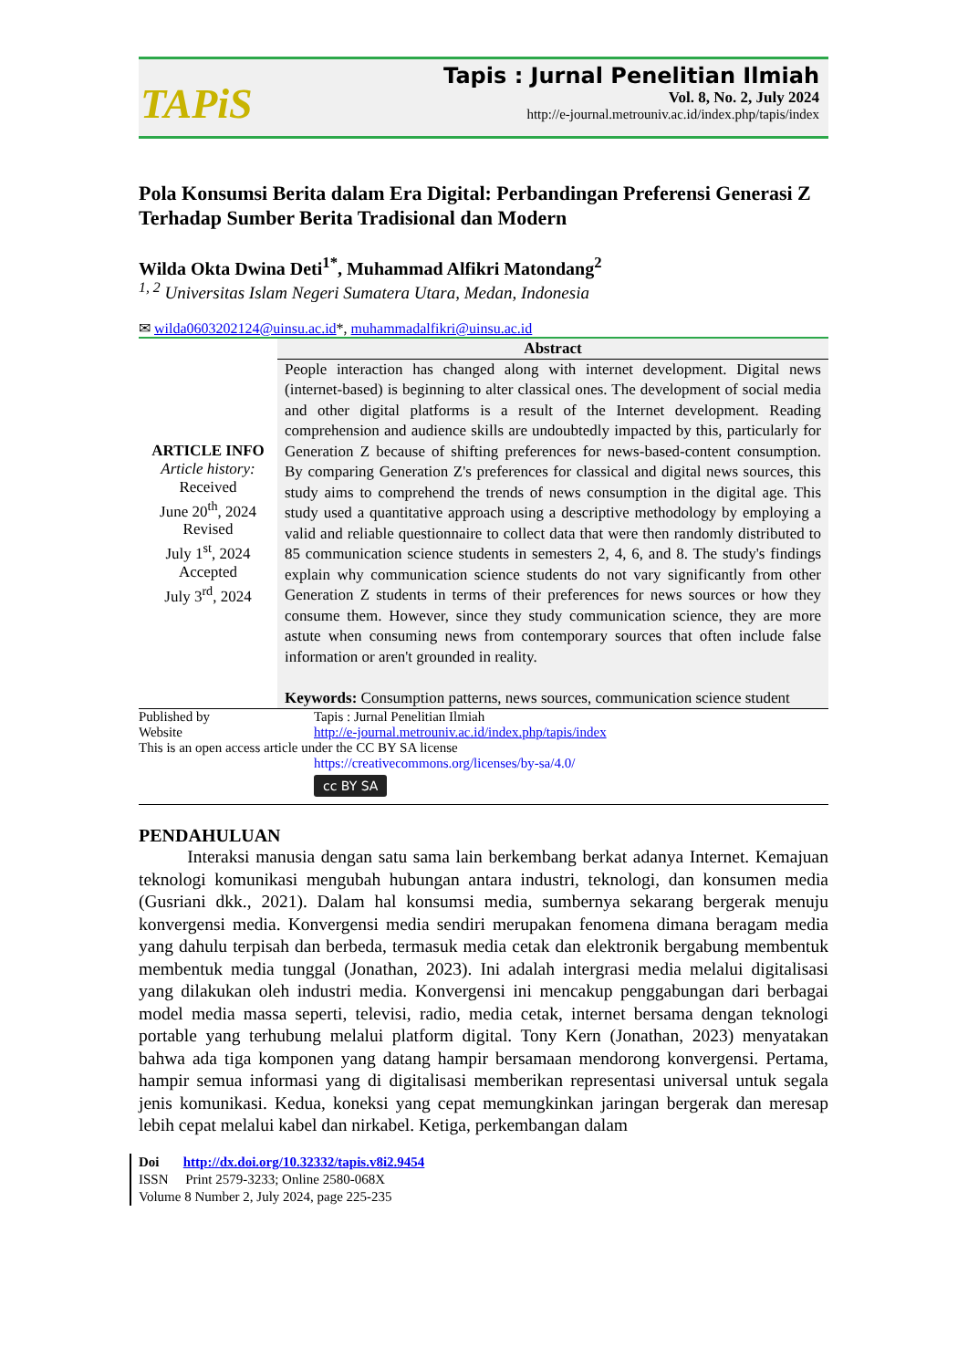TAPiS
Tapis : Jurnal Penelitian Ilmiah
Vol. 8, No. 2, July 2024
http://e-journal.metrouniv.ac.id/index.php/tapis/index
Pola Konsumsi Berita dalam Era Digital: Perbandingan Preferensi Generasi Z Terhadap Sumber Berita Tradisional dan Modern
Wilda Okta Dwina Deti<sup>1*</sup>, Muhammad Alfikri Matondang<sup>2</sup>
<sup>1, 2</sup> Universitas Islam Negeri Sumatera Utara, Medan, Indonesia
✉ wilda0603202124@uinsu.ac.id*, muhammadalfikri@uinsu.ac.id
| ARTICLE INFO Article history: Received June 20<sup>th</sup>, 2024 Revised July 1<sup>st</sup>, 2024 Accepted July 3<sup>rd</sup>, 2024 | Abstract |
| | People interaction has changed along with internet development. Digital news (internet-based) is beginning to alter classical ones. The development of social media and other digital platforms is a result of the Internet development. Reading comprehension and audience skills are undoubtedly impacted by this, particularly for Generation Z because of shifting preferences for news-based-content consumption. By comparing Generation Z's preferences for classical and digital news sources, this study aims to comprehend the trends of news consumption in the digital age. This study used a quantitative approach using a descriptive methodology by employing a valid and reliable questionnaire to collect data that were then randomly distributed to 85 communication science students in semesters 2, 4, 6, and 8. The study's findings explain why communication science students do not vary significantly from other Generation Z students in terms of their preferences for news sources or how they consume them. However, since they study communication science, they are more astute when consuming news from contemporary sources that often include false information or aren't grounded in reality. Keywords: Consumption patterns, news sources, communication science student |
| Published by | Tapis : Jurnal Penelitian Ilmiah |
| Website | http://e-journal.metrouniv.ac.id/index.php/tapis/index |
| This is an open access article under the CC BY SA license | |
| | https://creativecommons.org/licenses/by-sa/4.0/ |
| | cc BY SA |
PENDAHULUAN
Interaksi manusia dengan satu sama lain berkembang berkat adanya Internet. Kemajuan teknologi komunikasi mengubah hubungan antara industri, teknologi, dan konsumen media (Gusriani dkk., 2021). Dalam hal konsumsi media, sumbernya sekarang bergerak menuju konvergensi media. Konvergensi media sendiri merupakan fenomena dimana beragam media yang dahulu terpisah dan berbeda, termasuk media cetak dan elektronik bergabung membentuk membentuk media tunggal (Jonathan, 2023). Ini adalah intergrasi media melalui digitalisasi yang dilakukan oleh industri media. Konvergensi ini mencakup penggabungan dari berbagai model media massa seperti, televisi, radio, media cetak, internet bersama dengan teknologi portable yang terhubung melalui platform digital. Tony Kern (Jonathan, 2023) menyatakan bahwa ada tiga komponen yang datang hampir bersamaan mendorong konvergensi. Pertama, hampir semua informasi yang di digitalisasi memberikan representasi universal untuk segala jenis komunikasi. Kedua, koneksi yang cepat memungkinkan jaringan bergerak dan meresap lebih cepat melalui kabel dan nirkabel. Ketiga, perkembangan dalam
Doi http://dx.doi.org/10.32332/tapis.v8i2.9454
ISSN Print 2579-3233; Online 2580-068X
Volume 8 Number 2, July 2024, page 225-235